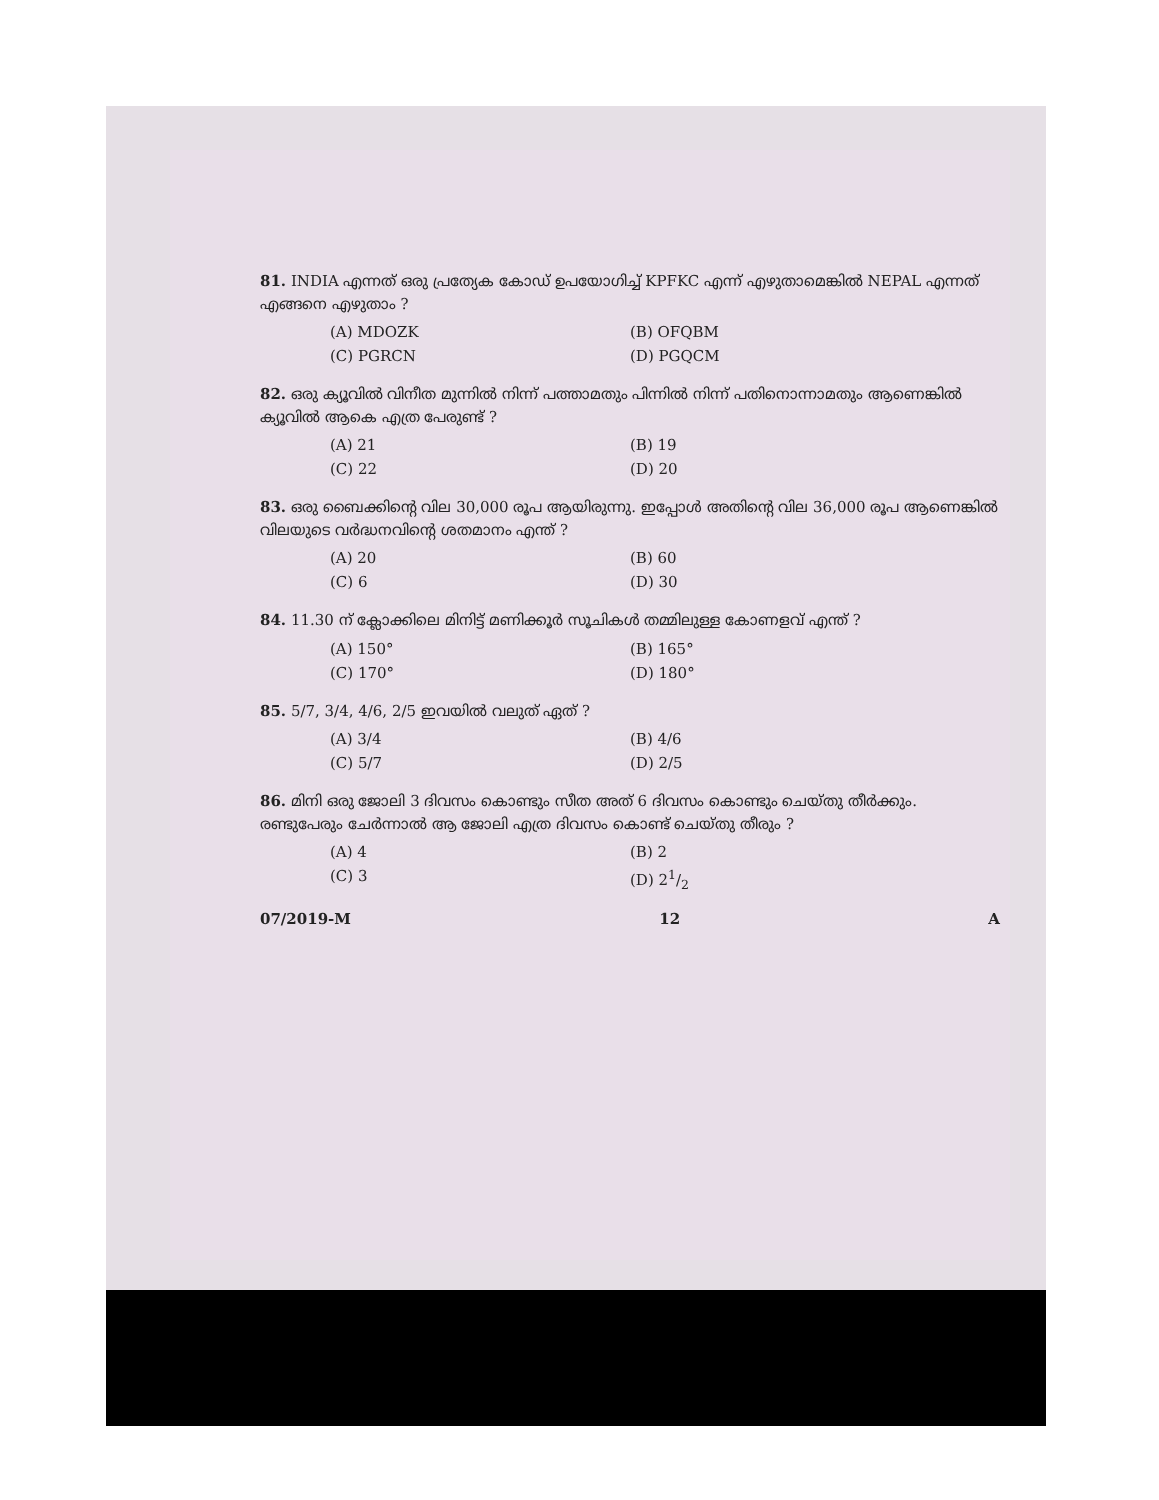81. INDIA എന്നത് ഒരു പ്രത്യേക കോഡ് ഉപയോഗിച്ച് KPFKC എന്ന് എഴുതാമെങ്കിൽ NEPAL എന്നത് എങ്ങനെ എഴുതാം ?
(A) MDOZK (B) OFQBM (C) PGRCN (D) PGQCM
82. ഒരു ക്യൂവിൽ വിനീത മുന്നിൽ നിന്ന് പത്താമതും പിന്നിൽ നിന്ന് പതിനൊന്നാമതും ആണെങ്കിൽ ക്യൂവിൽ ആകെ എത്ര പേരുണ്ട് ?
(A) 21 (B) 19 (C) 22 (D) 20
83. ഒരു ബൈക്കിന്റെ വില 30,000 രൂപ ആയിരുന്നു. ഇപ്പോൾ അതിന്റെ വില 36,000 രൂപ ആണെങ്കിൽ വിലയുടെ വർദ്ധനവിന്റെ ശതമാനം എന്ത് ?
(A) 20 (B) 60 (C) 6 (D) 30
84. 11.30 ന് ക്ലോക്കിലെ മിനിട്ട് മണിക്കൂർ സൂചികൾ തമ്മിലുള്ള കോണളവ് എന്ത് ?
(A) 150° (B) 165° (C) 170° (D) 180°
85. 5/7, 3/4, 4/6, 2/5 ഇവയിൽ വലുത് ഏത് ?
(A) 3/4 (B) 4/6 (C) 5/7 (D) 2/5
86. മിനി ഒരു ജോലി 3 ദിവസം കൊണ്ടും സീത അത് 6 ദിവസം കൊണ്ടും ചെയ്തു തീർക്കും. രണ്ടുപേരും ചേർന്നാൽ ആ ജോലി എത്ര ദിവസം കൊണ്ട് ചെയ്തു തീരും ?
(A) 4 (B) 2 (C) 3 (D) 21/2
07/2019-M 12 A